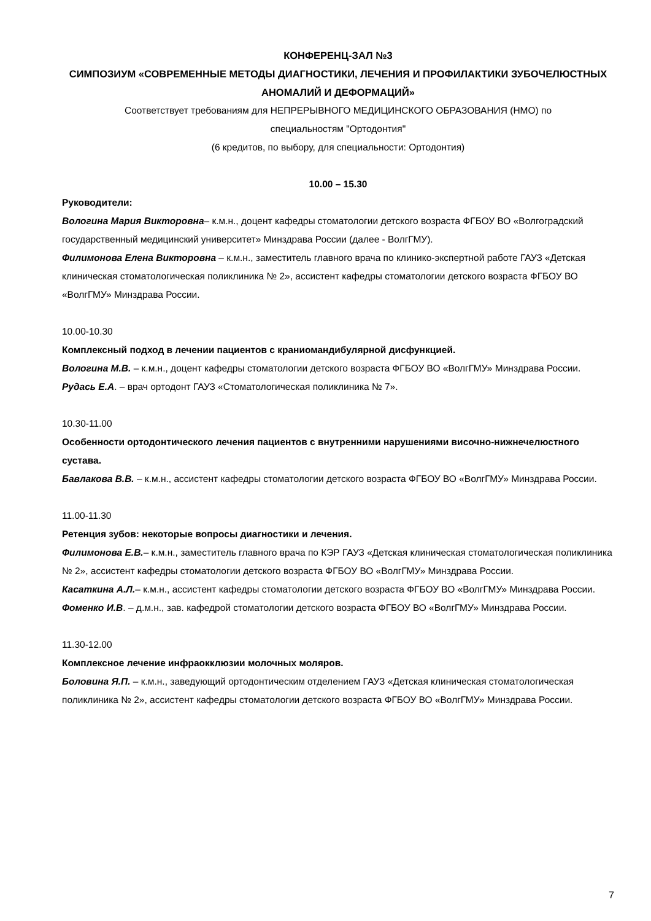КОНФЕРЕНЦ-ЗАЛ №3
СИМПОЗИУМ «СОВРЕМЕННЫЕ МЕТОДЫ ДИАГНОСТИКИ, ЛЕЧЕНИЯ И ПРОФИЛАКТИКИ ЗУБОЧЕЛЮСТНЫХ АНОМАЛИЙ И ДЕФОРМАЦИЙ»
Соответствует требованиям для НЕПРЕРЫВНОГО МЕДИЦИНСКОГО ОБРАЗОВАНИЯ (НМО) по
специальностям "Ортодонтия"
(6 кредитов, по выбору, для специальности: Ортодонтия)
10.00 – 15.30
Руководители:
Вологина Мария Викторовна– к.м.н., доцент кафедры стоматологии детского возраста ФГБОУ ВО «Волгоградский государственный медицинский университет» Минздрава России (далее - ВолгГМУ).
Филимонова Елена Викторовна – к.м.н., заместитель главного врача по клинико-экспертной работе ГАУЗ «Детская клиническая стоматологическая поликлиника № 2», ассистент кафедры стоматологии детского возраста ФГБОУ ВО «ВолгГМУ» Минздрава России.
10.00-10.30
Комплексный подход в лечении пациентов с краниомандибулярной дисфункцией.
Вологина М.В. – к.м.н., доцент кафедры стоматологии детского возраста ФГБОУ ВО «ВолгГМУ» Минздрава России.
Рудась Е.А. – врач ортодонт ГАУЗ «Стоматологическая поликлиника № 7».
10.30-11.00
Особенности ортодонтического лечения пациентов с внутренними нарушениями височно-нижнечелюстного сустава.
Бавлакова В.В. – к.м.н., ассистент кафедры стоматологии детского возраста ФГБОУ ВО «ВолгГМУ» Минздрава России.
11.00-11.30
Ретенция зубов: некоторые вопросы диагностики и лечения.
Филимонова Е.В.– к.м.н., заместитель главного врача по КЭР ГАУЗ «Детская клиническая стоматологическая поликлиника № 2», ассистент кафедры стоматологии детского возраста ФГБОУ ВО «ВолгГМУ» Минздрава России.
Касаткина А.Л.– к.м.н., ассистент кафедры стоматологии детского возраста ФГБОУ ВО «ВолгГМУ» Минздрава России.
Фоменко И.В. – д.м.н., зав. кафедрой стоматологии детского возраста ФГБОУ ВО «ВолгГМУ» Минздрава России.
11.30-12.00
Комплексное лечение инфраокклюзии молочных моляров.
Боловина Я.П. – к.м.н., заведующий ортодонтическим отделением ГАУЗ «Детская клиническая стоматологическая поликлиника № 2», ассистент кафедры стоматологии детского возраста ФГБОУ ВО «ВолгГМУ» Минздрава России.
7